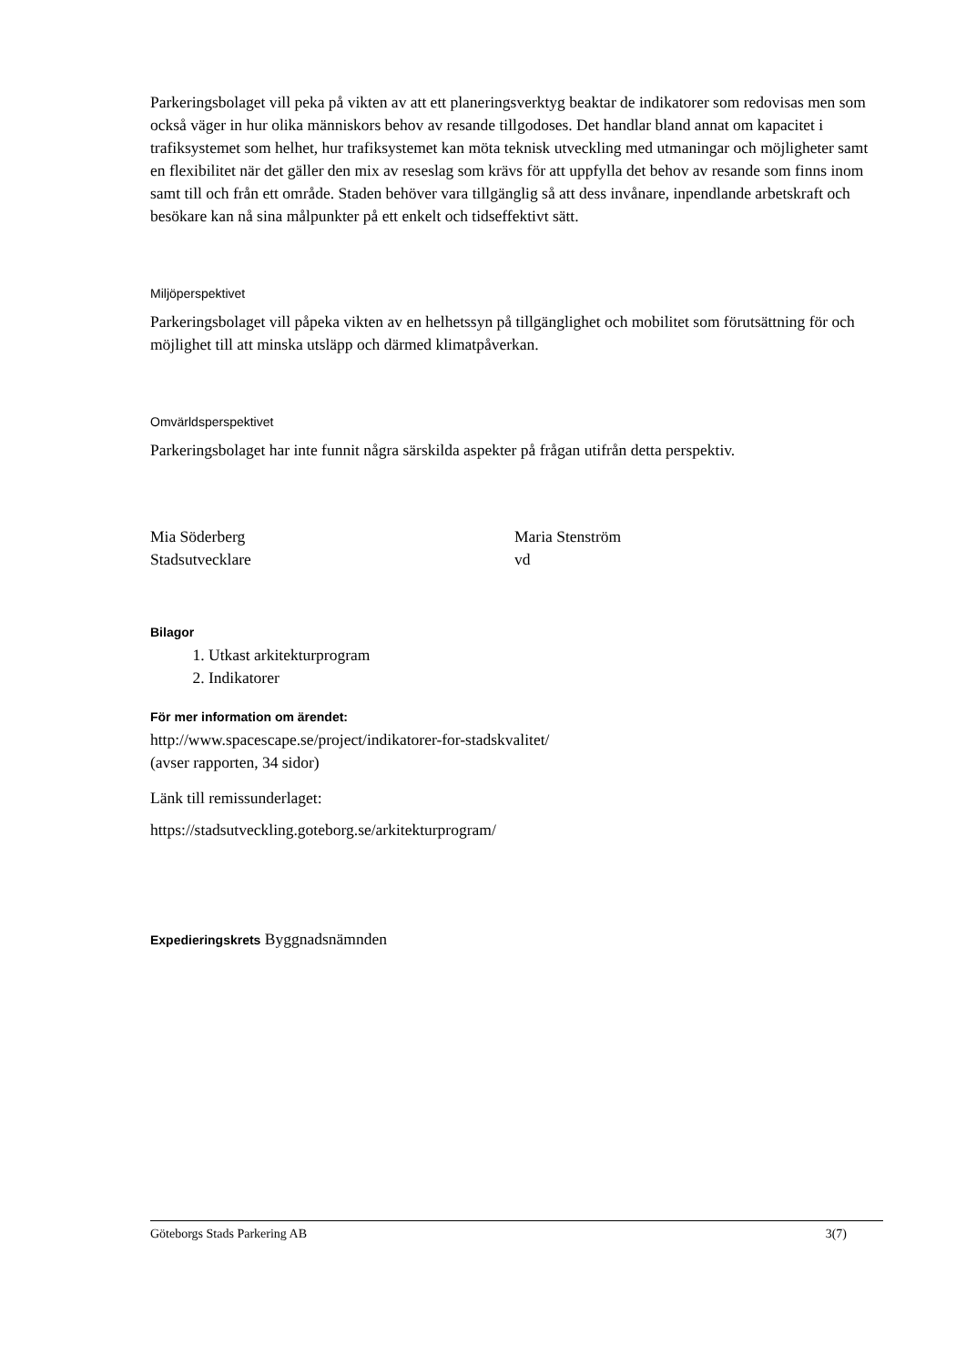Parkeringsbolaget vill peka på vikten av att ett planeringsverktyg beaktar de indikatorer som redovisas men som också väger in hur olika människors behov av resande tillgodoses. Det handlar bland annat om kapacitet i trafiksystemet som helhet, hur trafiksystemet kan möta teknisk utveckling med utmaningar och möjligheter samt en flexibilitet när det gäller den mix av reseslag som krävs för att uppfylla det behov av resande som finns inom samt till och från ett område. Staden behöver vara tillgänglig så att dess invånare, inpendlande arbetskraft och besökare kan nå sina målpunkter på ett enkelt och tidseffektivt sätt.
Miljöperspektivet
Parkeringsbolaget vill påpeka vikten av en helhetssyn på tillgänglighet och mobilitet som förutsättning för och möjlighet till att minska utsläpp och därmed klimatpåverkan.
Omvärldsperspektivet
Parkeringsbolaget har inte funnit några särskilda aspekter på frågan utifrån detta perspektiv.
Mia Söderberg
Stadsutvecklare
Maria Stenström
vd
Bilagor
1. Utkast arkitekturprogram
2. Indikatorer
För mer information om ärendet:
http://www.spacescape.se/project/indikatorer-for-stadskvalitet/
(avser rapporten, 34 sidor)
Länk till remissunderlaget:
https://stadsutveckling.goteborg.se/arkitekturprogram/
Expedieringskrets Byggnadsnämnden
Göteborgs Stads Parkering AB 3(7)